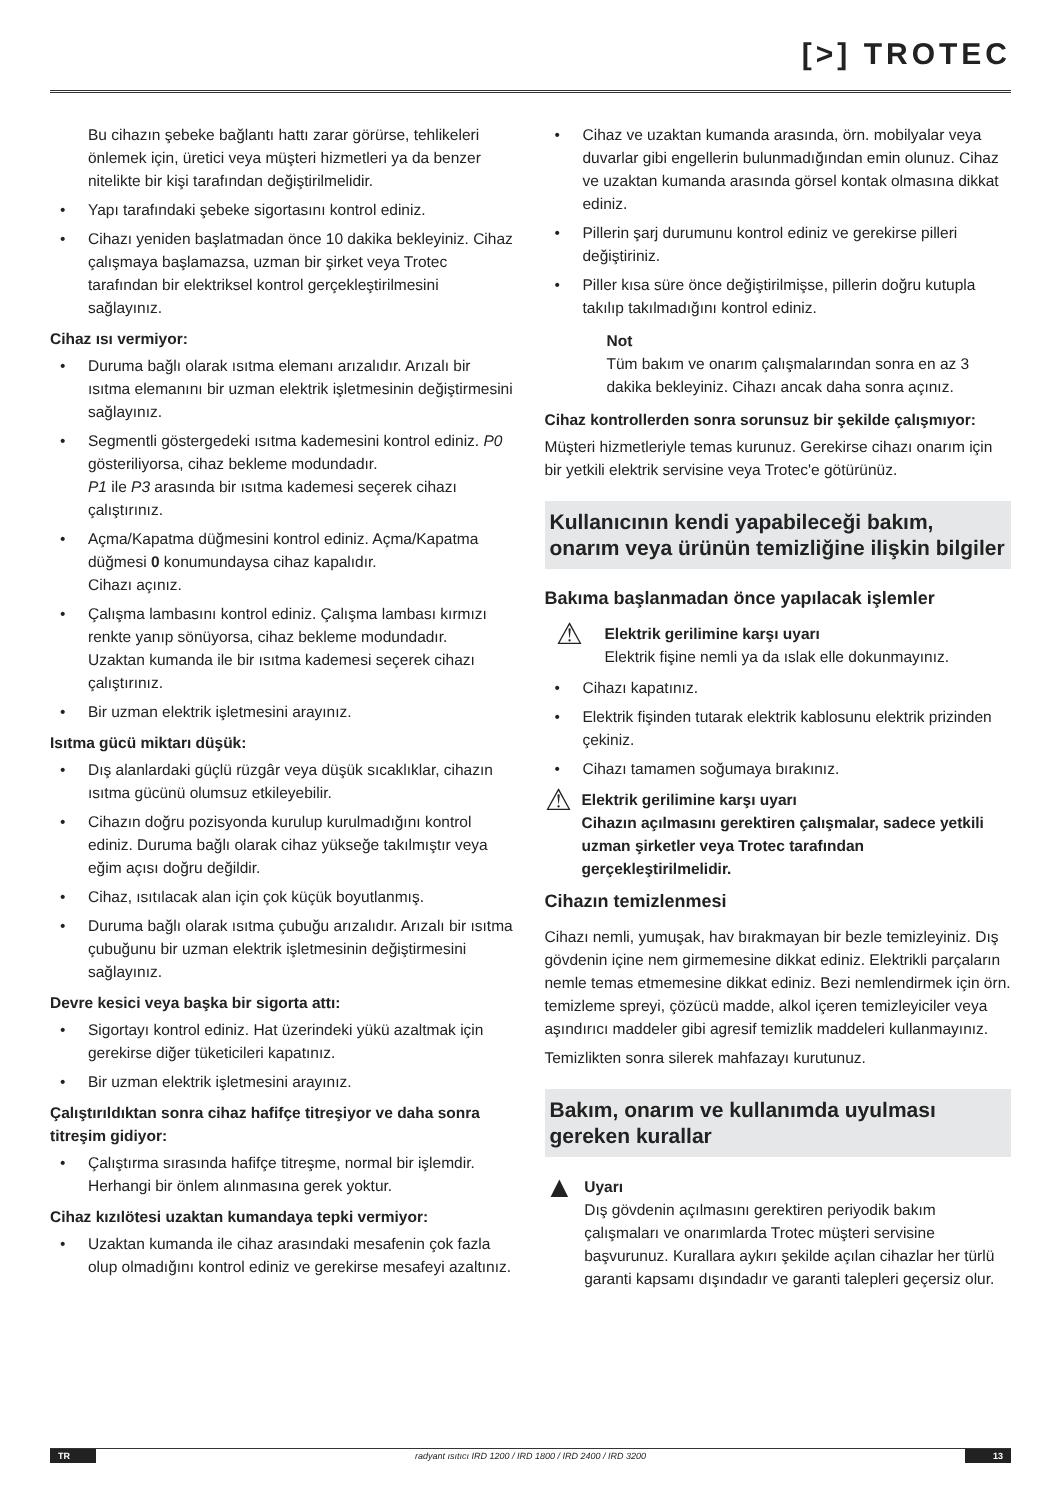[>] TROTEC
Bu cihazın şebeke bağlantı hattı zarar görürse, tehlikeleri önlemek için, üretici veya müşteri hizmetleri ya da benzer nitelikte bir kişi tarafından değiştirilmelidir.
• Yapı tarafındaki şebeke sigortasını kontrol ediniz.
• Cihazı yeniden başlatmadan önce 10 dakika bekleyiniz. Cihaz çalışmaya başlamazsa, uzman bir şirket veya Trotec tarafından bir elektriksel kontrol gerçekleştirilmesini sağlayınız.
Cihaz ısı vermiyor:
• Duruma bağlı olarak ısıtma elemanı arızalıdır. Arızalı bir ısıtma elemanını bir uzman elektrik işletmesinin değiştirmesini sağlayınız.
• Segmentli göstergedeki ısıtma kademesini kontrol ediniz. P0 gösteriliyorsa, cihaz bekleme modundadır.
P1 ile P3 arasında bir ısıtma kademesi seçerek cihazı çalıştırınız.
• Açma/Kapatma düğmesini kontrol ediniz. Açma/Kapatma düğmesi 0 konumundaysa cihaz kapalıdır.
Cihazı açınız.
• Çalışma lambasını kontrol ediniz. Çalışma lambası kırmızı renkte yanıp sönüyorsa, cihaz bekleme modundadır.
Uzaktan kumanda ile bir ısıtma kademesi seçerek cihazı çalıştırınız.
• Bir uzman elektrik işletmesini arayınız.
Isıtma gücü miktarı düşük:
• Dış alanlardaki güçlü rüzgâr veya düşük sıcaklıklar, cihazın ısıtma gücünü olumsuz etkileyebilir.
• Cihazın doğru pozisyonda kurulup kurulmadığını kontrol ediniz. Duruma bağlı olarak cihaz yükseğe takılmıştır veya eğim açısı doğru değildir.
• Cihaz, ısıtılacak alan için çok küçük boyutlanmış.
• Duruma bağlı olarak ısıtma çubuğu arızalıdır. Arızalı bir ısıtma çubuğunu bir uzman elektrik işletmesinin değiştirmesini sağlayınız.
Devre kesici veya başka bir sigorta attı:
• Sigortayı kontrol ediniz. Hat üzerindeki yükü azaltmak için gerekirse diğer tüketicileri kapatınız.
• Bir uzman elektrik işletmesini arayınız.
Çalıştırıldıktan sonra cihaz hafifçe titreşiyor ve daha sonra titreşim gidiyor:
• Çalıştırma sırasında hafifçe titreşme, normal bir işlemdir. Herhangi bir önlem alınmasına gerek yoktur.
Cihaz kızılötesi uzaktan kumandaya tepki vermiyor:
• Uzaktan kumanda ile cihaz arasındaki mesafenin çok fazla olup olmadığını kontrol ediniz ve gerekirse mesafeyi azaltınız.
• Cihaz ve uzaktan kumanda arasında, örn. mobilyalar veya duvarlar gibi engellerin bulunmadığından emin olunuz. Cihaz ve uzaktan kumanda arasında görsel kontak olmasına dikkat ediniz.
• Pillerin şarj durumunu kontrol ediniz ve gerekirse pilleri değiştiriniz.
• Piller kısa süre önce değiştirilmişse, pillerin doğru kutupla takılıp takılmadığını kontrol ediniz.
Not
Tüm bakım ve onarım çalışmalarından sonra en az 3 dakika bekleyiniz. Cihazı ancak daha sonra açınız.
Cihaz kontrollerden sonra sorunsuz bir şekilde çalışmıyor:
Müşteri hizmetleriyle temas kurunuz. Gerekirse cihazı onarım için bir yetkili elektrik servisine veya Trotec'e götürünüz.
Kullanıcının kendi yapabileceği bakım, onarım veya ürünün temizliğine ilişkin bilgiler
Bakıma başlanmadan önce yapılacak işlemler
⚠
Elektrik gerilimine karşı uyarı
Elektrik fişine nemli ya da ıslak elle dokunmayınız.
• Cihazı kapatınız.
• Elektrik fişinden tutarak elektrik kablosunu elektrik prizinden çekiniz.
• Cihazı tamamen soğumaya bırakınız.
⚠
Elektrik gerilimine karşı uyarı
Cihazın açılmasını gerektiren çalışmalar, sadece yetkili uzman şirketler veya Trotec tarafından gerçekleştirilmelidir.
Cihazın temizlenmesi
Cihazı nemli, yumuşak, hav bırakmayan bir bezle temizleyiniz. Dış gövdenin içine nem girmemesine dikkat ediniz. Elektrikli parçaların nemle temas etmemesine dikkat ediniz. Bezi nemlendirmek için örn. temizleme spreyi, çözücü madde, alkol içeren temizleyiciler veya aşındırıcı maddeler gibi agresif temizlik maddeleri kullanmayınız.
Temizlikten sonra silerek mahfazayı kurutunuz.
Bakım, onarım ve kullanımda uyulması gereken kurallar
▲
Uyarı
Dış gövdenin açılmasını gerektiren periyodik bakım çalışmaları ve onarımlarda Trotec müşteri servisine başvurunuz. Kurallara aykırı şekilde açılan cihazlar her türlü garanti kapsamı dışındadır ve garanti talepleri geçersiz olur.
TR radyant ısıtıcı IRD 1200 / IRD 1800 / IRD 2400 / IRD 3200
13